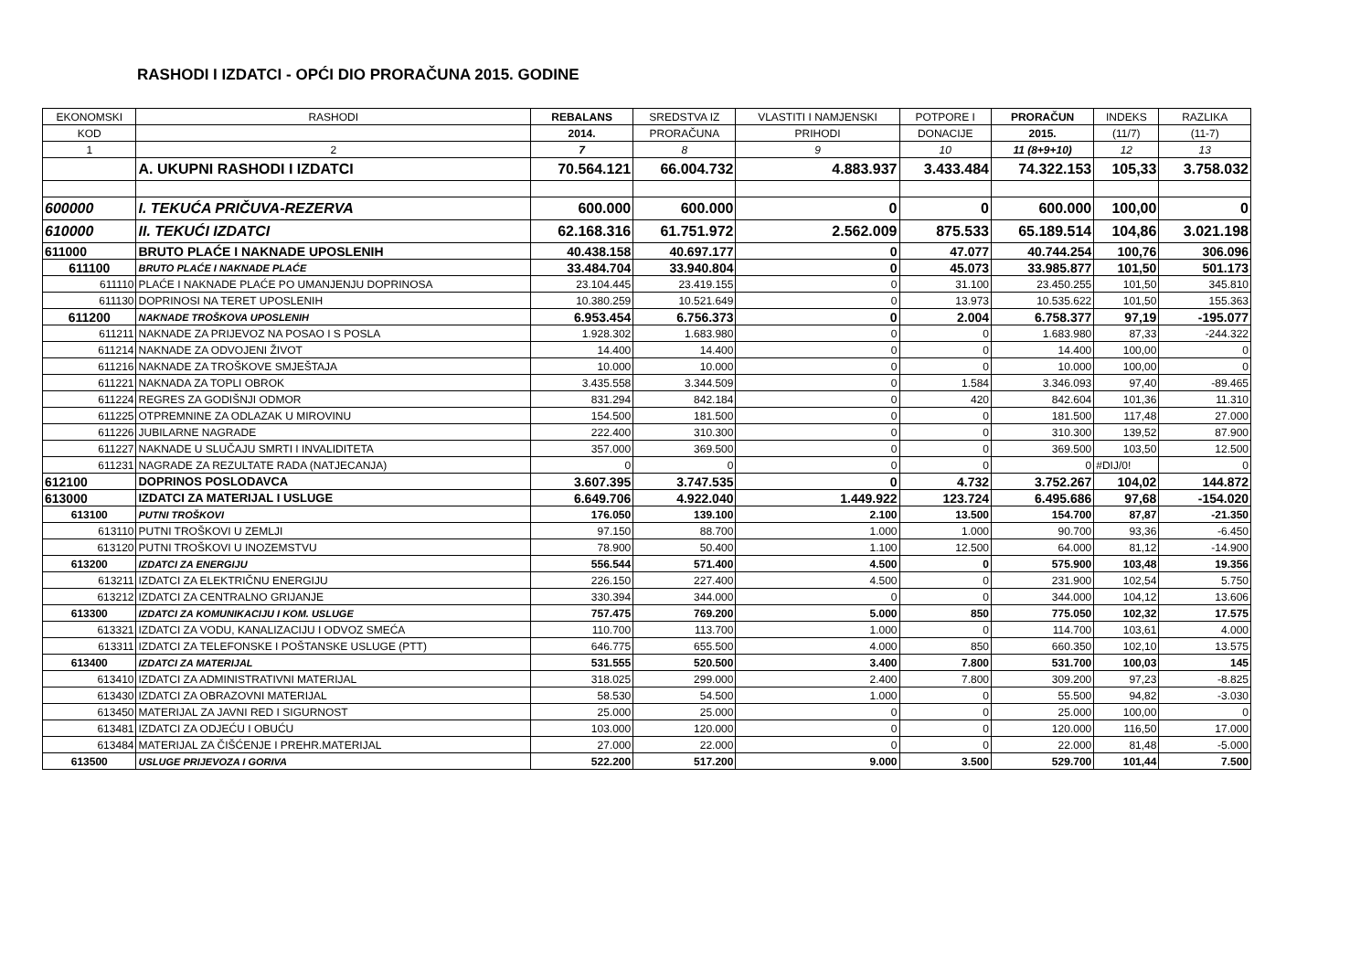RASHODI I IZDATCI - OPĆI DIO PRORAČUNA 2015. GODINE
| EKONOMSKI | RASHODI | REBALANS | SREDSTVA IZ | VLASTITI I NAMJENSKI | POTPORE I | PRORAČUN | INDEKS | RAZLIKA |
| --- | --- | --- | --- | --- | --- | --- | --- | --- |
| KOD | | 2014. | PRORAČUNA | PRIHODI | DONACIJE | 2015. | (11/7) | (11-7) |
| 1 | 2 | 7 | 8 | 9 | 10 | 11 (8+9+10) | 12 | 13 |
| | A. UKUPNI RASHODI I IZDATCI | 70.564.121 | 66.004.732 | 4.883.937 | 3.433.484 | 74.322.153 | 105,33 | 3.758.032 |
| 600000 | I. TEKUĆA PRIČUVA-REZERVA | 600.000 | 600.000 | 0 | 0 | 600.000 | 100,00 | 0 |
| 610000 | II. TEKUĆI IZDATCI | 62.168.316 | 61.751.972 | 2.562.009 | 875.533 | 65.189.514 | 104,86 | 3.021.198 |
| 611000 | BRUTO PLAĆE I NAKNADE UPOSLENIH | 40.438.158 | 40.697.177 | 0 | 47.077 | 40.744.254 | 100,76 | 306.096 |
| 611100 | BRUTO PLAĆE I NAKNADE PLAĆE | 33.484.704 | 33.940.804 | 0 | 45.073 | 33.985.877 | 101,50 | 501.173 |
| 611110 | PLAĆE I NAKNADE PLAĆE PO UMANJENJU DOPRINOSA | 23.104.445 | 23.419.155 | 0 | 31.100 | 23.450.255 | 101,50 | 345.810 |
| 611130 | DOPRINOSI NA TERET UPOSLENIH | 10.380.259 | 10.521.649 | 0 | 13.973 | 10.535.622 | 101,50 | 155.363 |
| 611200 | NAKNADE TROŠKOVA UPOSLENIH | 6.953.454 | 6.756.373 | 0 | 2.004 | 6.758.377 | 97,19 | -195.077 |
| 611211 | NAKNADE ZA PRIJEVOZ NA POSAO I S POSLA | 1.928.302 | 1.683.980 | 0 | 0 | 1.683.980 | 87,33 | -244.322 |
| 611214 | NAKNADE ZA ODVOJENI ŽIVOT | 14.400 | 14.400 | 0 | 0 | 14.400 | 100,00 | 0 |
| 611216 | NAKNADE ZA TROŠKOVE SMJEŠTAJA | 10.000 | 10.000 | 0 | 0 | 10.000 | 100,00 | 0 |
| 611221 | NAKNADA ZA TOPLI OBROK | 3.435.558 | 3.344.509 | 0 | 1.584 | 3.346.093 | 97,40 | -89.465 |
| 611224 | REGRES ZA GODIŠNJI ODMOR | 831.294 | 842.184 | 0 | 420 | 842.604 | 101,36 | 11.310 |
| 611225 | OTPREMNINE ZA ODLAZAK U MIROVINU | 154.500 | 181.500 | 0 | 0 | 181.500 | 117,48 | 27.000 |
| 611226 | JUBILARNE NAGRADE | 222.400 | 310.300 | 0 | 0 | 310.300 | 139,52 | 87.900 |
| 611227 | NAKNADE U SLUČAJU SMRTI I INVALIDITETA | 357.000 | 369.500 | 0 | 0 | 369.500 | 103,50 | 12.500 |
| 611231 | NAGRADE ZA REZULTATE RADA (NATJECANJA) | 0 | 0 | 0 | 0 | 0 | #DIJ/0! | 0 |
| 612100 | DOPRINOS POSLODAVCA | 3.607.395 | 3.747.535 | 0 | 4.732 | 3.752.267 | 104,02 | 144.872 |
| 613000 | IZDATCI ZA MATERIJAL I USLUGE | 6.649.706 | 4.922.040 | 1.449.922 | 123.724 | 6.495.686 | 97,68 | -154.020 |
| 613100 | PUTNI TROŠKOVI | 176.050 | 139.100 | 2.100 | 13.500 | 154.700 | 87,87 | -21.350 |
| 613110 | PUTNI TROŠKOVI U ZEMLJI | 97.150 | 88.700 | 1.000 | 1.000 | 90.700 | 93,36 | -6.450 |
| 613120 | PUTNI TROŠKOVI U INOZEMSTVU | 78.900 | 50.400 | 1.100 | 12.500 | 64.000 | 81,12 | -14.900 |
| 613200 | IZDATCI ZA ENERGIJU | 556.544 | 571.400 | 4.500 | 0 | 575.900 | 103,48 | 19.356 |
| 613211 | IZDATCI ZA ELEKTRIČNU ENERGIJU | 226.150 | 227.400 | 4.500 | 0 | 231.900 | 102,54 | 5.750 |
| 613212 | IZDATCI ZA CENTRALNO GRIJANJE | 330.394 | 344.000 | 0 | 0 | 344.000 | 104,12 | 13.606 |
| 613300 | IZDATCI ZA KOMUNIKACIJU I KOM. USLUGE | 757.475 | 769.200 | 5.000 | 850 | 775.050 | 102,32 | 17.575 |
| 613321 | IZDATCI ZA VODU, KANALIZACIJU I ODVOZ SMEĆA | 110.700 | 113.700 | 1.000 | 0 | 114.700 | 103,61 | 4.000 |
| 613311 | IZDATCI ZA TELEFONSKE I POŠTANSKE USLUGE (PTT) | 646.775 | 655.500 | 4.000 | 850 | 660.350 | 102,10 | 13.575 |
| 613400 | IZDATCI ZA MATERIJAL | 531.555 | 520.500 | 3.400 | 7.800 | 531.700 | 100,03 | 145 |
| 613410 | IZDATCI ZA ADMINISTRATIVNI MATERIJAL | 318.025 | 299.000 | 2.400 | 7.800 | 309.200 | 97,23 | -8.825 |
| 613430 | IZDATCI ZA OBRAZOVNI MATERIJAL | 58.530 | 54.500 | 1.000 | 0 | 55.500 | 94,82 | -3.030 |
| 613450 | MATERIJAL ZA JAVNI RED I SIGURNOST | 25.000 | 25.000 | 0 | 0 | 25.000 | 100,00 | 0 |
| 613481 | IZDATCI ZA ODJEĆU I OBUĆU | 103.000 | 120.000 | 0 | 0 | 120.000 | 116,50 | 17.000 |
| 613484 | MATERIJAL ZA ČIŠĆENJE I PREHR.MATERIJAL | 27.000 | 22.000 | 0 | 0 | 22.000 | 81,48 | -5.000 |
| 613500 | USLUGE PRIJEVOZA I GORIVA | 522.200 | 517.200 | 9.000 | 3.500 | 529.700 | 101,44 | 7.500 |